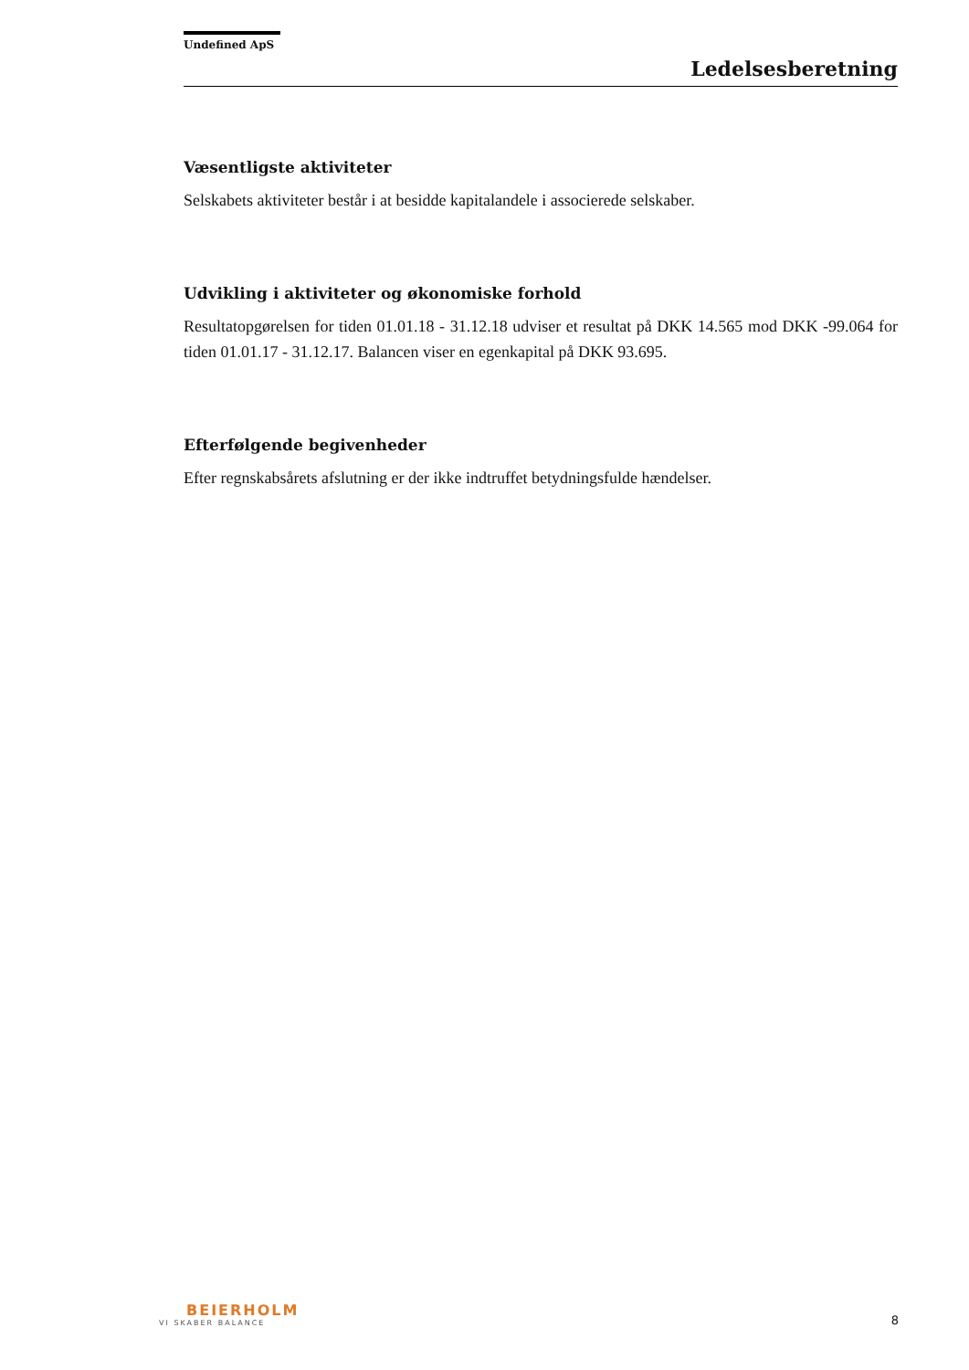Undefined ApS
Ledelsesberetning
Væsentligste aktiviteter
Selskabets aktiviteter består i at besidde kapitalandele i associerede selskaber.
Udvikling i aktiviteter og økonomiske forhold
Resultatopgørelsen for tiden 01.01.18 - 31.12.18 udviser et resultat på DKK 14.565 mod DKK -99.064 for tiden 01.01.17 - 31.12.17. Balancen viser en egenkapital på DKK 93.695.
Efterfølgende begivenheder
Efter regnskabsårets afslutning er der ikke indtruffet betydningsfulde hændelser.
BEIERHOLM
VI SKABER BALANCE
8